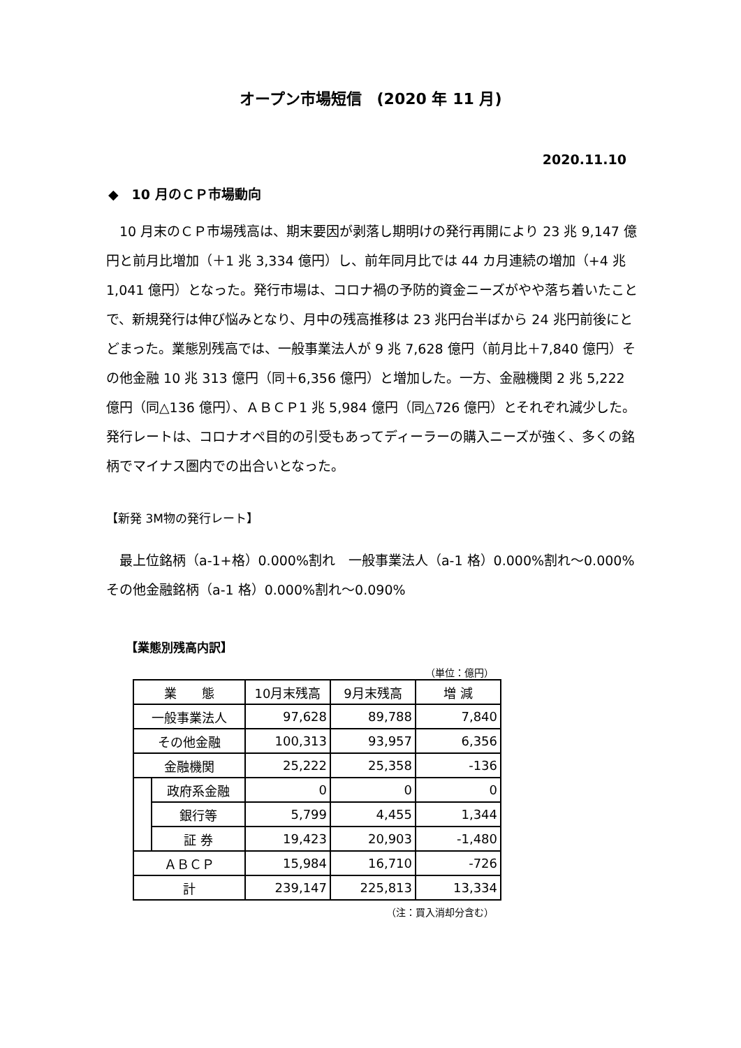オープン市場短信　(2020 年 11 月)
2020.11.10
◆　10 月のＣＰ市場動向
　10 月末のＣＰ市場残高は、期末要因が剥落し期明けの発行再開により 23 兆 9,147 億円と前月比増加（＋1 兆 3,334 億円）し、前年同月比では 44 カ月連続の増加（+4 兆 1,041 億円）となった。発行市場は、コロナ禍の予防的資金ニーズがやや落ち着いたことで、新規発行は伸び悩みとなり、月中の残高推移は 23 兆円台半ばから 24 兆円前後にとどまった。業態別残高では、一般事業法人が 9 兆 7,628 億円（前月比＋7,840 億円）その他金融 10 兆 313 億円（同＋6,356 億円）と増加した。一方、金融機関 2 兆 5,222 億円（同△136 億円）、ＡＢＣＰ1 兆 5,984 億円（同△726 億円）とそれぞれ減少した。発行レートは、コロナオペ目的の引受もあってディーラーの購入ニーズが強く、多くの銘柄でマイナス圏内での出合いとなった。
【新発 3M物の発行レート】
　最上位銘柄（a-1+格）0.000%割れ　一般事業法人（a-1 格）0.000%割れ～0.000%　その他金融銘柄（a-1 格）0.000%割れ～0.090%
【業態別残高内訳】
（単位：億円）
| 業 態 | | 10月末残高 | 9月末残高 | 増 減 |
| --- | --- | --- | --- | --- |
| 一般事業法人 | | 97,628 | 89,788 | 7,840 |
| その他金融 | | 100,313 | 93,957 | 6,356 |
| 金融機関 | | 25,222 | 25,358 | -136 |
| | 政府系金融 | 0 | 0 | 0 |
| | 銀行等 | 5,799 | 4,455 | 1,344 |
| | 証 券 | 19,423 | 20,903 | -1,480 |
| ＡＢＣＰ | | 15,984 | 16,710 | -726 |
| 計 | | 239,147 | 225,813 | 13,334 |
（注：買入消却分含む）